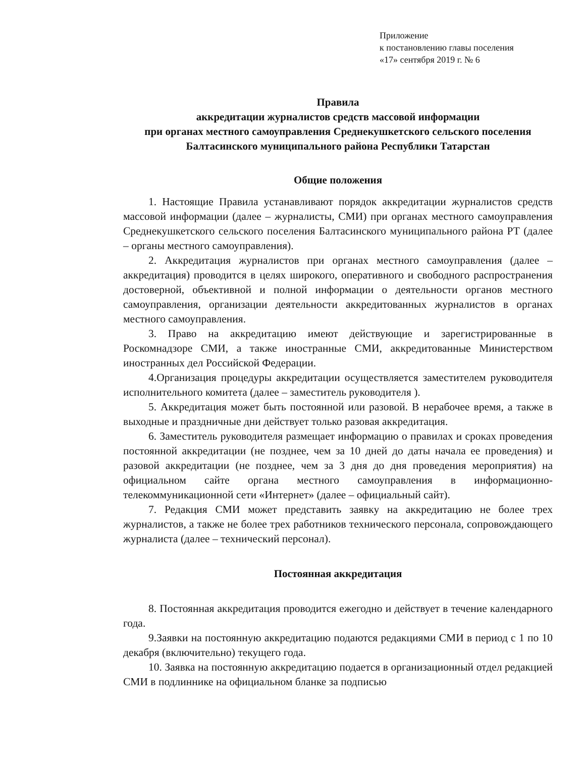Приложение
к постановлению главы поселения
«17» сентября 2019 г. № 6
Правила
аккредитации журналистов средств массовой информации
при органах местного самоуправления Среднекушкетского сельского поселения Балтасинского муниципального района Республики Татарстан
Общие положения
1. Настоящие Правила устанавливают порядок аккредитации журналистов средств массовой информации (далее – журналисты, СМИ) при органах местного самоуправления Среднекушкетского сельского поселения Балтасинского муниципального района РТ (далее – органы местного самоуправления).
2. Аккредитация журналистов при органах местного самоуправления (далее – аккредитация) проводится в целях широкого, оперативного и свободного распространения достоверной, объективной и полной информации о деятельности органов местного самоуправления, организации деятельности аккредитованных журналистов в органах местного самоуправления.
3. Право на аккредитацию имеют действующие и зарегистрированные в Роскомнадзоре СМИ, а также иностранные СМИ, аккредитованные Министерством иностранных дел Российской Федерации.
4.Организация процедуры аккредитации осуществляется заместителем руководителя исполнительного комитета (далее – заместитель руководителя ).
5. Аккредитация может быть постоянной или разовой. В нерабочее время, а также в выходные и праздничные дни действует только разовая аккредитация.
6. Заместитель руководителя размещает информацию о правилах и сроках проведения постоянной аккредитации (не позднее, чем за 10 дней до даты начала ее проведения) и разовой аккредитации (не позднее, чем за 3 дня до дня проведения мероприятия) на официальном сайте органа местного самоуправления в информационно-телекоммуникационной сети «Интернет» (далее – официальный сайт).
7. Редакция СМИ может представить заявку на аккредитацию не более трех журналистов, а также не более трех работников технического персонала, сопровождающего журналиста (далее – технический персонал).
Постоянная аккредитация
8. Постоянная аккредитация проводится ежегодно и действует в течение календарного года.
9.Заявки на постоянную аккредитацию подаются редакциями СМИ в период с 1 по 10 декабря (включительно) текущего года.
10. Заявка на постоянную аккредитацию подается в организационный отдел редакцией СМИ в подлиннике на официальном бланке за подписью